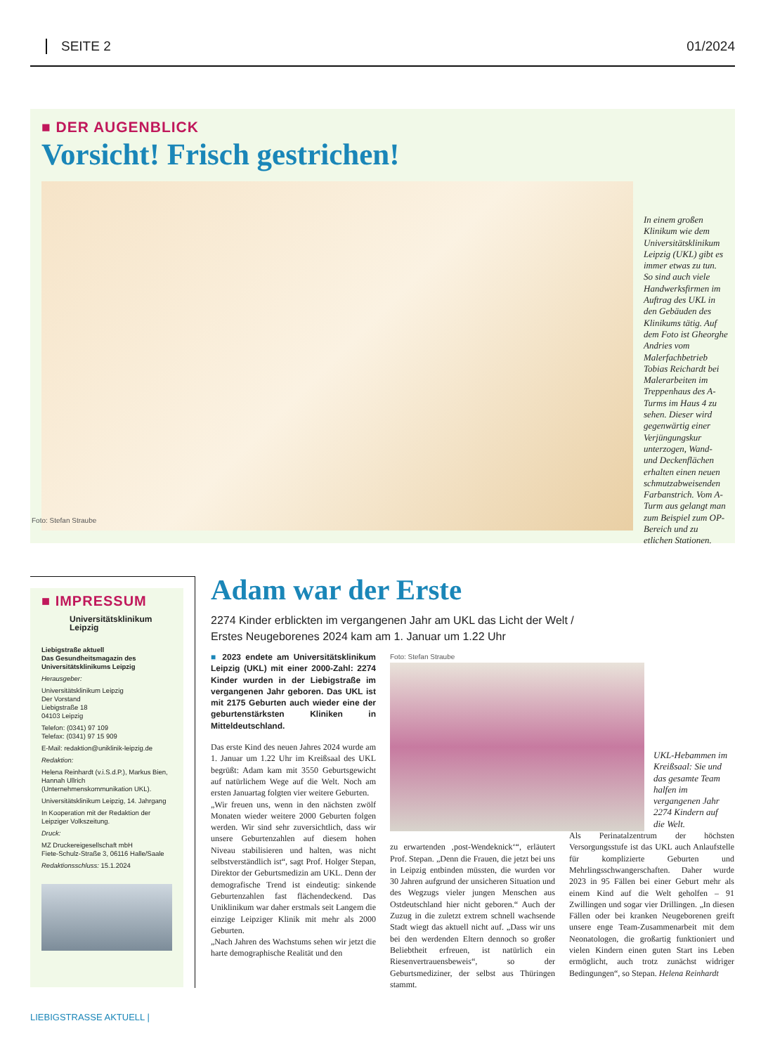SEITE 2 01/2024
■ DER AUGENBLICK
Vorsicht! Frisch gestrichen!
Foto: Stefan Straube
In einem großen Klinikum wie dem Universitätsklinikum Leipzig (UKL) gibt es immer etwas zu tun. So sind auch viele Handwerksfirmen im Auftrag des UKL in den Gebäuden des Klinikums tätig. Auf dem Foto ist Gheorghe Andries vom Malerfachbetrieb Tobias Reichardt bei Malerarbeiten im Treppenhaus des A-Turms im Haus 4 zu sehen. Dieser wird gegenwärtig einer Verjüngungskur unterzogen, Wand- und Deckenflächen erhalten einen neuen schmutzabweisenden Farbanstrich. Vom A-Turm aus gelangt man zum Beispiel zum OP-Bereich und zu etlichen Stationen.
■ IMPRESSUM
Universitätsklinikum Leipzig
Liebigstraße aktuell
Das Gesundheitsmagazin des Universitätsklinikums Leipzig
Herausgeber:
Universitätsklinikum Leipzig
Der Vorstand
Liebigstraße 18
04103 Leipzig
Telefon: (0341) 97 109
Telefax: (0341) 97 15 909
E-Mail: redaktion@uniklinik-leipzig.de
Redaktion:
Helena Reinhardt (v.i.S.d.P.), Markus Bien, Hannah Ullrich (Unternehmenskommunikation UKL).
Universitätsklinikum Leipzig, 14. Jahrgang
In Kooperation mit der Redaktion der Leipziger Volkszeitung.
Druck:
MZ Druckereigesellschaft mbH
Fiete-Schulz-Straße 3, 06116 Halle/Saale
Redaktionsschluss: 15.1.2024
Adam war der Erste
2274 Kinder erblickten im vergangenen Jahr am UKL das Licht der Welt /
Erstes Neugeborenes 2024 kam am 1. Januar um 1.22 Uhr
■ 2023 endete am Universitätsklinikum Leipzig (UKL) mit einer 2000-Zahl: 2274 Kinder wurden in der Liebigstraße im vergangenen Jahr geboren. Das UKL ist mit 2175 Geburten auch wieder eine der geburtenstärksten Kliniken in Mitteldeutschland.
Das erste Kind des neuen Jahres 2024 wurde am 1. Januar um 1.22 Uhr im Kreißsaal des UKL begrüßt: Adam kam mit 3550 Geburtsgewicht auf natürlichem Wege auf die Welt. Noch am ersten Januartag folgten vier weitere Geburten.
„Wir freuen uns, wenn in den nächsten zwölf Monaten wieder weitere 2000 Geburten folgen werden. Wir sind sehr zuversichtlich, dass wir unsere Geburtenzahlen auf diesem hohen Niveau stabilisieren und halten, was nicht selbstverständlich ist“, sagt Prof. Holger Stepan, Direktor der Geburtsmedizin am UKL. Denn der demografische Trend ist eindeutig: sinkende Geburtenzahlen fast flächendeckend. Das Uniklinikum war daher erstmals seit Langem die einzige Leipziger Klinik mit mehr als 2000 Geburten.
„Nach Jahren des Wachstums sehen wir jetzt die harte demographische Realität und den
Foto: Stefan Straube
zu erwartenden ‚post-Wendeknick‘“, erläutert Prof. Stepan. „Denn die Frauen, die jetzt bei uns in Leipzig entbinden müssten, die wurden vor 30 Jahren aufgrund der unsicheren Situation und des Wegzugs vieler jungen Menschen aus Ostdeutschland hier nicht geboren.“ Auch der Zuzug in die zuletzt extrem schnell wachsende Stadt wiegt das aktuell nicht auf. „Dass wir uns bei den werdenden Eltern dennoch so großer Beliebtheit erfreuen, ist natürlich ein Riesenvertrauensbeweis“, so der Geburtsmediziner, der selbst aus Thüringen stammt.
UKL-Hebammen im Kreißsaal: Sie und das gesamte Team halfen im vergangenen Jahr 2274 Kindern auf die Welt.
Als Perinatalzentrum der höchsten Versorgungsstufe ist das UKL auch Anlaufstelle für komplizierte Geburten und Mehrlingsschwangerschaften. Daher wurde 2023 in 95 Fällen bei einer Geburt mehr als einem Kind auf die Welt geholfen – 91 Zwillingen und sogar vier Drillingen. „In diesen Fällen oder bei kranken Neugeborenen greift unsere enge Team-Zusammenarbeit mit dem Neonatologen, die großartig funktioniert und vielen Kindern einen guten Start ins Leben ermöglicht, auch trotz zunächst widriger Bedingungen“, so Stepan. Helena Reinhardt
LIEBIGSTRASSE AKTUELL |